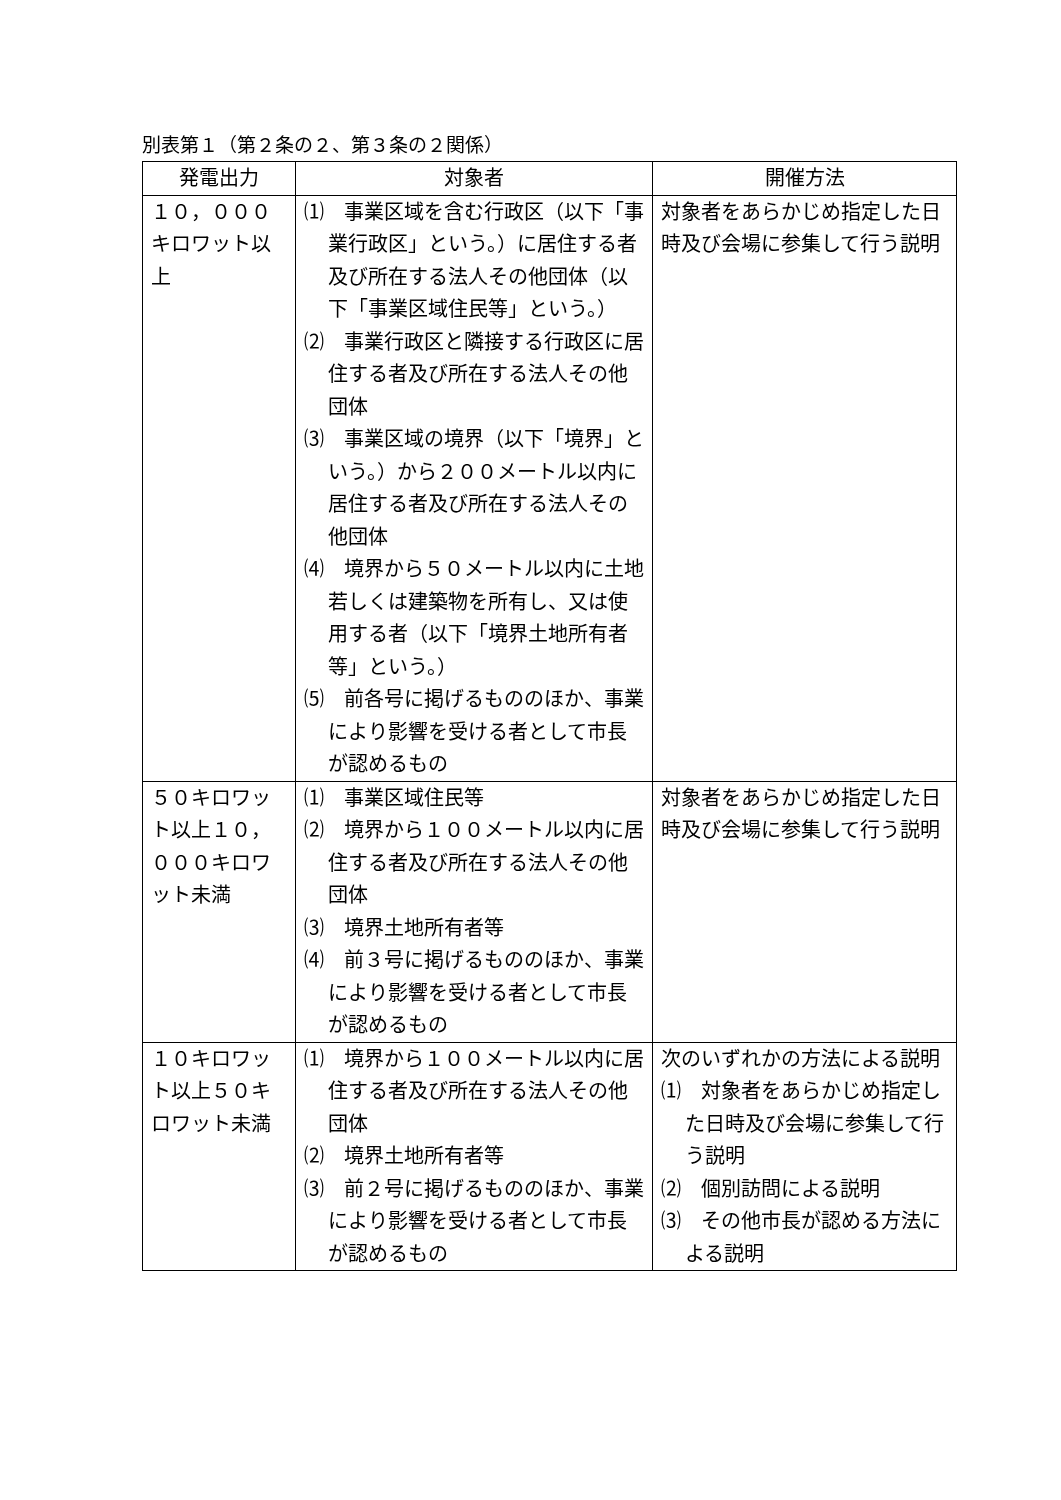別表第１（第２条の２、第３条の２関係）
| 発電出力 | 対象者 | 開催方法 |
| --- | --- | --- |
| １０，０００キロワット以上 | ⑴ 事業区域を含む行政区（以下「事業行政区」という。）に居住する者及び所在する法人その他団体（以下「事業区域住民等」という。） ⑵ 事業行政区と隣接する行政区に居住する者及び所在する法人その他団体 ⑶ 事業区域の境界（以下「境界」という。）から２００メートル以内に居住する者及び所在する法人その他団体 ⑷ 境界から５０メートル以内に土地若しくは建築物を所有し、又は使用する者（以下「境界土地所有者等」という。） ⑸ 前各号に掲げるもののほか、事業により影響を受ける者として市長が認めるもの | 対象者をあらかじめ指定した日時及び会場に参集して行う説明 |
| ５０キロワット以上１０，０００キロワット未満 | ⑴ 事業区域住民等 ⑵ 境界から１００メートル以内に居住する者及び所在する法人その他団体 ⑶ 境界土地所有者等 ⑷ 前３号に掲げるもののほか、事業により影響を受ける者として市長が認めるもの | 対象者をあらかじめ指定した日時及び会場に参集して行う説明 |
| １０キロワット以上５０キロワット未満 | ⑴ 境界から１００メートル以内に居住する者及び所在する法人その他団体 ⑵ 境界土地所有者等 ⑶ 前２号に掲げるもののほか、事業により影響を受ける者として市長が認めるもの | 次のいずれかの方法による説明 ⑴ 対象者をあらかじめ指定した日時及び会場に参集して行う説明 ⑵ 個別訪問による説明 ⑶ その他市長が認める方法による説明 |